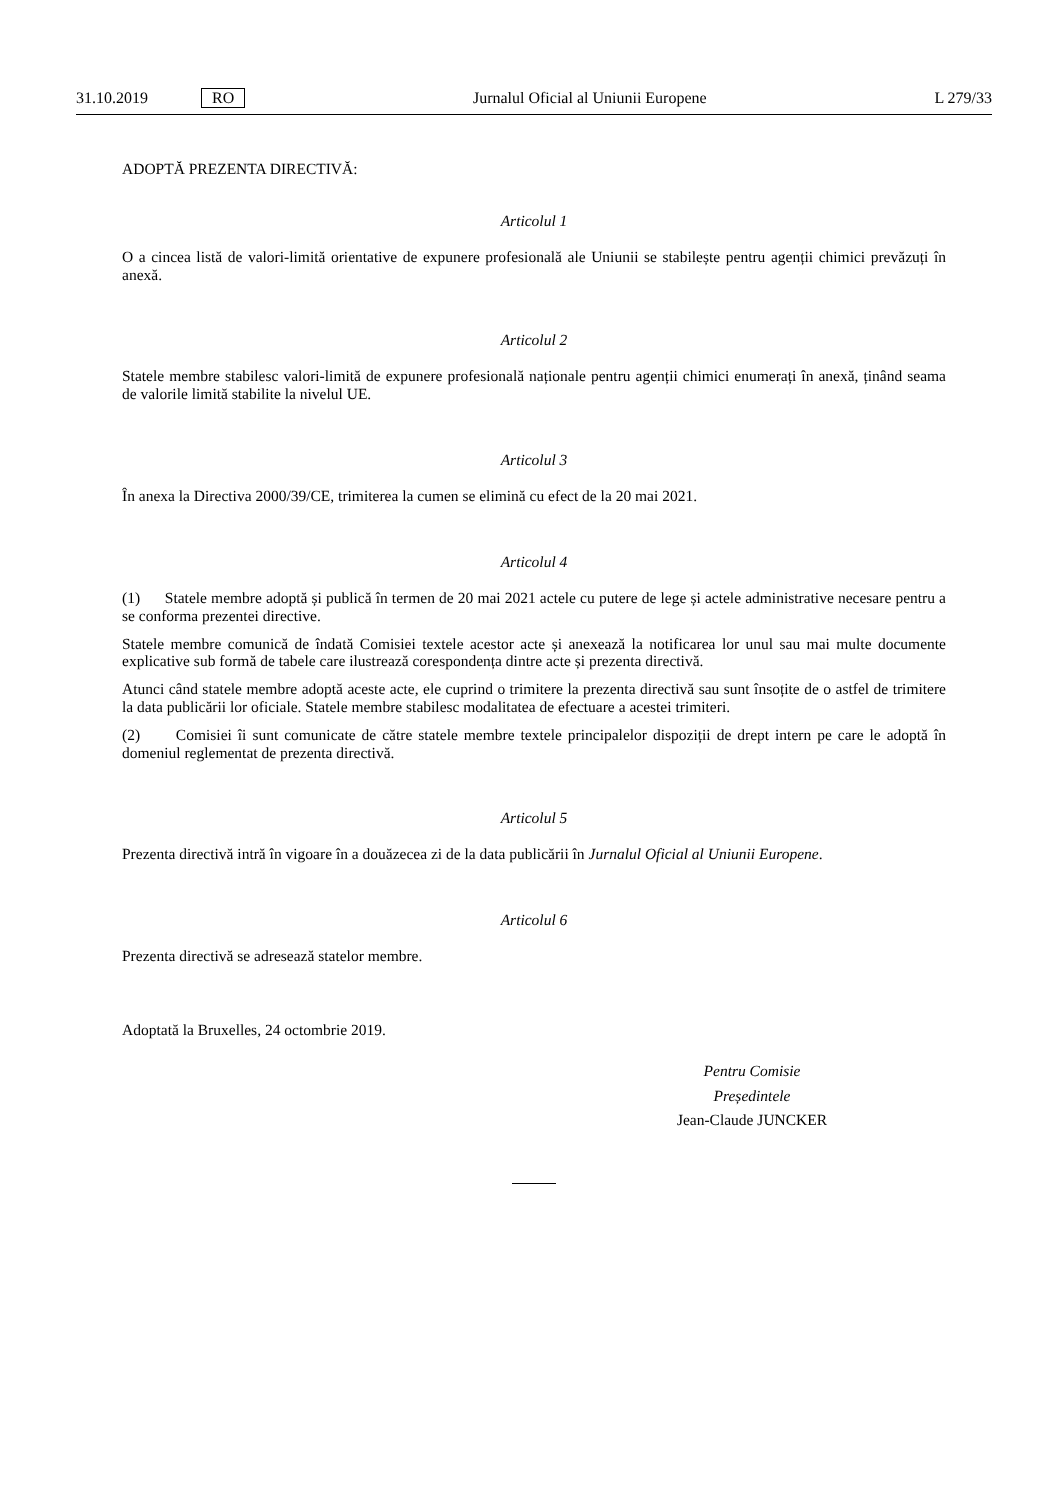31.10.2019 RO Jurnalul Oficial al Uniunii Europene L 279/33
ADOPTĂ PREZENTA DIRECTIVĂ:
Articolul 1
O a cincea listă de valori-limită orientative de expunere profesională ale Uniunii se stabilește pentru agenții chimici prevăzuți în anexă.
Articolul 2
Statele membre stabilesc valori-limită de expunere profesională naționale pentru agenții chimici enumerați în anexă, ținând seama de valorile limită stabilite la nivelul UE.
Articolul 3
În anexa la Directiva 2000/39/CE, trimiterea la cumen se elimină cu efect de la 20 mai 2021.
Articolul 4
(1) Statele membre adoptă și publică în termen de 20 mai 2021 actele cu putere de lege și actele administrative necesare pentru a se conforma prezentei directive.
Statele membre comunică de îndată Comisiei textele acestor acte și anexează la notificarea lor unul sau mai multe documente explicative sub formă de tabele care ilustrează corespondența dintre acte și prezenta directivă.
Atunci când statele membre adoptă aceste acte, ele cuprind o trimitere la prezenta directivă sau sunt însoțite de o astfel de trimitere la data publicării lor oficiale. Statele membre stabilesc modalitatea de efectuare a acestei trimiteri.
(2) Comisiei îi sunt comunicate de către statele membre textele principalelor dispoziții de drept intern pe care le adoptă în domeniul reglementat de prezenta directivă.
Articolul 5
Prezenta directivă intră în vigoare în a douăzecea zi de la data publicării în Jurnalul Oficial al Uniunii Europene.
Articolul 6
Prezenta directivă se adresează statelor membre.
Adoptată la Bruxelles, 24 octombrie 2019.
Pentru Comisie
Președintele
Jean-Claude JUNCKER